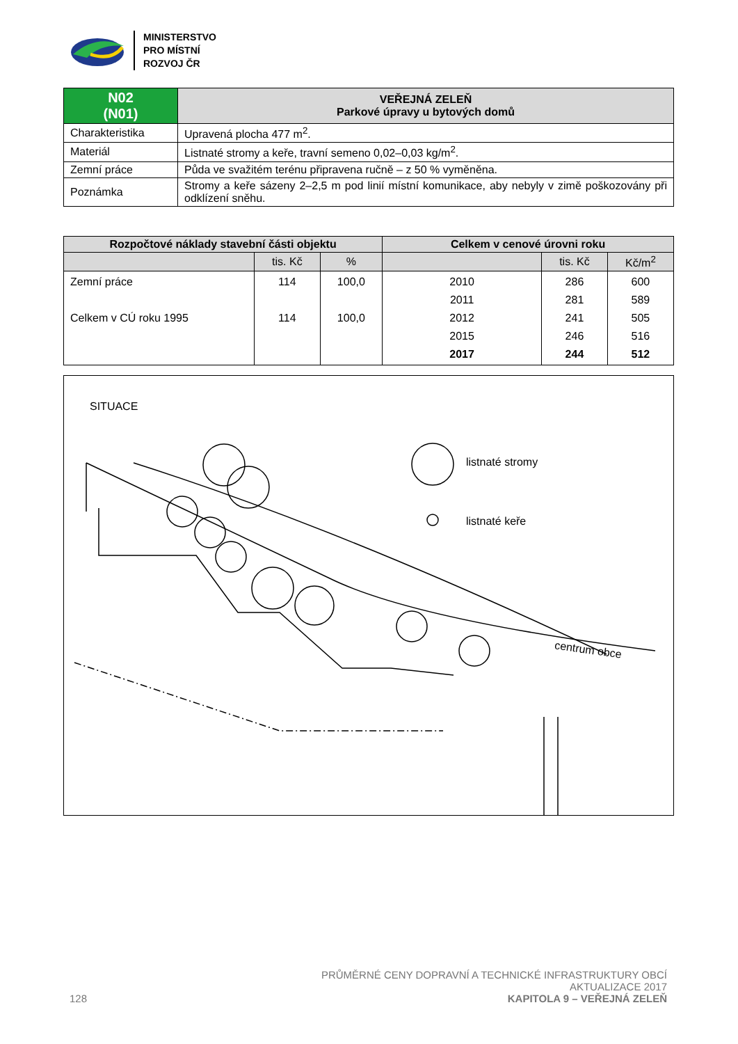MINISTERSTVO
PRO MÍSTNÍ
ROZVOJ ČR
| N02 (N01) | VEŘEJNÁ ZELEŇ Parkové úpravy u bytových domů |
| --- | --- |
| Charakteristika | Upravená plocha 477 m<sup>2</sup>. |
| Materiál | Listnaté stromy a keře, travní semeno 0,02–0,03 kg/m<sup>2</sup>. |
| Zemní práce | Půda ve svažitém terénu připravena ručně – z 50 % vyměněna. |
| Poznámka | Stromy a keře sázeny 2–2,5 m pod linií místní komunikace, aby nebyly v zimě poškozovány při odklízení sněhu. |
| Rozpočtové náklady stavební části objektu | | | Celkem v cenové úrovni roku | | |
| --- | --- | --- | --- | --- | --- |
| | tis. Kč | % | | tis. Kč | Kč/m<sup>2</sup> |
| Zemní práce Celkem v CÚ roku 1995 | 114 114 | 100,0 100,0 | 2010 2011 2012 2015 2017 | 286 281 241 246 244 | 600 589 505 516 512 |
SITUACE
listnaté stromy
listnaté keře
centrum obce
PRŮMĚRNÉ CENY DOPRAVNÍ A TECHNICKÉ INFRASTRUKTURY OBCÍ
AKTUALIZACE 2017
128 KAPITOLA 9 – VEŘEJNÁ ZELEŇ